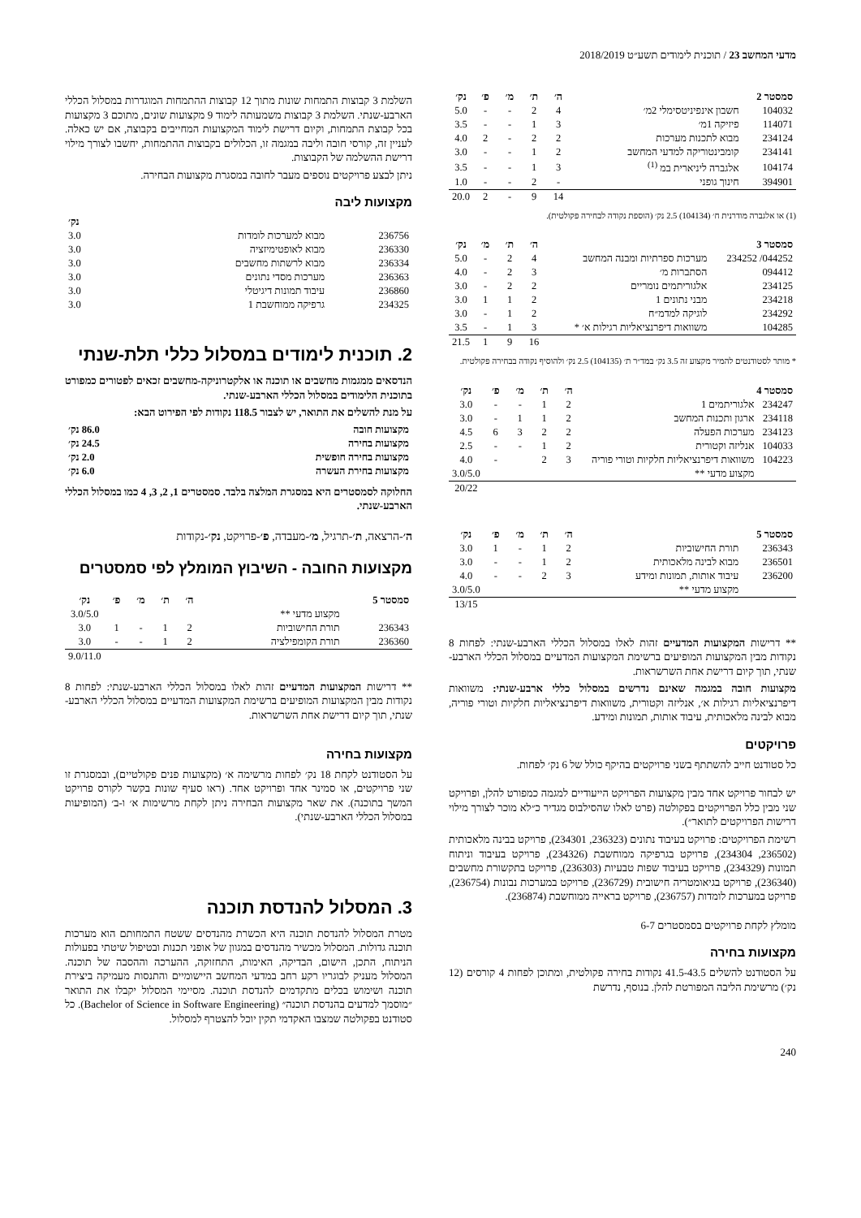מדעי המחשב 23 / תוכנית לימודים תשע״ט 2018/2019
| סמסטר 2 | | ה׳ | ת׳ | מ׳ | פ׳ | נק׳ |
| --- | --- | --- | --- | --- | --- | --- |
| 104032 | חשבון אינפיניטסימלי 2מ׳ | 4 | 2 | - | - | 5.0 |
| 114071 | פיזיקה 1מ׳ | 3 | 1 | - | - | 3.5 |
| 234124 | מבוא לתכנות מערכות | 2 | 2 | - | 2 | 4.0 |
| 234141 | קומבינטוריקה למדעי המחשב | 2 | 1 | - | - | 3.0 |
| 104174 | אלגברה ליניארית במ <sup>(1)</sup> | 3 | 1 | - | - | 3.5 |
| 394901 | חינוך גופני | - | 2 | - | - | 1.0 |
| | | 14 | 9 | - | 2 | 20.0 |
(1) או אלגברה מודרנית ח׳ (104134) 2.5 נק׳ (הוספת נקודה לבחירה פקולטית).
| סמסטר 3 | | ה׳ | ת׳ | מ׳ | נק׳ |
| --- | --- | --- | --- | --- | --- |
| 044252/ 234252 | מערכות ספרתיות ומבנה המחשב | 4 | 2 | - | 5.0 |
| 094412 | הסתברות מ׳ | 3 | 2 | - | 4.0 |
| 234125 | אלגוריתמים נומריים | 2 | 2 | - | 3.0 |
| 234218 | מבני נתונים 1 | 2 | 1 | 1 | 3.0 |
| 234292 | לוגיקה למדמ״ח | 2 | 1 | - | 3.0 |
| 104285 | משוואות דיפרנציאליות רגילות א׳ * | 3 | 1 | - | 3.5 |
| | | 16 | 9 | 1 | 21.5 |
* מותר לסטודנטים להמיר מקצוע זה 3.5 נק׳ במד״ר ת׳ (104135) 2.5 נק׳ ולהוסיף נקודה בבחירה פקולטית.
| סמסטר 4 | | ה׳ | ת׳ | מ׳ | פ׳ | נק׳ |
| --- | --- | --- | --- | --- | --- | --- |
| 234247 | אלגוריתמים 1 | 2 | 1 | - | - | 3.0 |
| 234118 | ארגון ותכנות המחשב | 2 | 1 | 1 | - | 3.0 |
| 234123 | מערכות הפעלה | 2 | 2 | 3 | 6 | 4.5 |
| 104033 | אנליזה וקטורית | 2 | 1 | - | - | 2.5 |
| 104223 | משוואות דיפרנציאליות חלקיות וטורי פוריה | 3 | 2 | | - | 4.0 |
| | מקצוע מדעי ** | | | | | 3.0/5.0 |
| | | | | | | 20/22 |
| סמסטר 5 | | ה׳ | ת׳ | מ׳ | פ׳ | נק׳ |
| --- | --- | --- | --- | --- | --- | --- |
| 236343 | תורת החישוביות | 2 | 1 | - | 1 | 3.0 |
| 236501 | מבוא לבינה מלאכותית | 2 | 1 | - | - | 3.0 |
| 236200 | עיבוד אותות, תמונות ומידע | 3 | 2 | - | - | 4.0 |
| | מקצוע מדעי ** | | | | | 3.0/5.0 |
| | | | | | | 13/15 |
** דרישות המקצועות המדעיים זהות לאלו במסלול הכללי הארבע-שנתי: לפחות 8 נקודות מבין המקצועות המופיעים ברשימת המקצועות המדעיים במסלול הכללי הארבע-שנתי, תוך קיום דרישת אחת השרשראות.
מקצועות חובה במגמה שאינם נדרשים במסלול כללי ארבע-שנתי: משוואות דיפרנציאליות רגילות א׳, אנליזה וקטורית, משוואות דיפרנציאליות חלקיות וטורי פוריה, מבוא לבינה מלאכותית, עיבוד אותות, תמונות ומידע.
פרויקטים
כל סטודנט חייב להשתתף בשני פרויקטים בהיקף כולל של 6 נק׳ לפחות.
יש לבחור פרויקט אחד מבין מקצועות הפרויקט הייעודיים למגמה כמפורט להלן, ופרויקט שני מבין כלל הפרויקטים בפקולטה (פרט לאלו שהסילבוס מגדיר כ״לא מוכר לצורך מילוי דרישות הפרויקטים לתואר״).
רשימת הפרויקטים: פרויקט בעיבוד נתונים (236323, 234301), פרויקט בבינה מלאכותית (236502, 234304), פרויקט בגרפיקה ממוחשבת (234326), פרויקט בעיבוד וניתוח תמונות (234329), פרויקט בעיבוד שפות טבעיות (236303), פרויקט בתקשורת מחשבים (236340), פרויקט בגיאומטריה חישובית (236729), פרויקט במערכות נבונות (236754), פרויקט במערכות לומדות (236757), פרויקט בראייה ממוחשבת (236874).
מומלץ לקחת פרויקטים בסמסטרים 6-7
מקצועות בחירה
על הסטודנט להשלים 41.5-43.5 נקודות בחירה פקולטית, ומתוכן לפחות 4 קורסים (12 נק׳) מרשימת הליבה המפורטת להלן. בנוסף, נדרשת
השלמת 3 קבוצות התמחות שונות מתוך 12 קבוצות ההתמחות המוגדרות במסלול הכללי הארבע-שנתי. השלמת 3 קבוצות משמעותה לימוד 9 מקצועות שונים, מתוכם 3 מקצועות בכל קבוצת התמחות, וקיום דרישת לימוד המקצועות המחייבים בקבוצה, אם יש כאלה. לעניין זה, קורסי חובה וליבה במגמה זו, הכלולים בקבוצות ההתמחות, יחשבו לצורך מילוי דרישת ההשלמה של הקבוצות.
ניתן לבצע פרויקטים נוספים מעבר לחובה במסגרת מקצועות הבחירה.
מקצועות ליבה
| | | נק׳ |
| --- | --- | --- |
| 236756 | מבוא למערכות לומדות | 3.0 |
| 236330 | מבוא לאופטימיזציה | 3.0 |
| 236334 | מבוא לרשתות מחשבים | 3.0 |
| 236363 | מערכות מסדי נתונים | 3.0 |
| 236860 | עיבוד תמונות דיגיטלי | 3.0 |
| 234325 | גרפיקה ממוחשבת 1 | 3.0 |
2. תוכנית לימודים במסלול כללי תלת-שנתי
הנדסאים ממגמות מחשבים או תוכנה או אלקטרוניקה-מחשבים זכאים לפטורים כמפורט בתוכנית הלימודים במסלול הכללי הארבע-שנתי.
על מנת להשלים את התואר, יש לצבור 118.5 נקודות לפי הפירוט הבא:
| מקצועות חובה | 86.0 נק׳ |
| --- | --- |
| מקצועות בחירה | 24.5 נק׳ |
| מקצועות בחירה חופשית | 2.0 נק׳ |
| מקצועות בחירת העשרה | 6.0 נק׳ |
החלוקה לסמסטרים היא במסגרת המלצה בלבד. סמסטרים 1, 2, 3, 4 כמו במסלול הכללי הארבע-שנתי.
ה׳-הרצאה, ת׳-תרגיל, מ׳-מעבדה, פ׳-פרויקט, נק׳-נקודות
מקצועות החובה - השיבוץ המומלץ לפי סמסטרים
| סמסטר 5 | | ה׳ | ת׳ | מ׳ | פ׳ | נק׳ |
| --- | --- | --- | --- | --- | --- | --- |
| | מקצוע מדעי ** | | | | | 3.0/5.0 |
| 236343 | תורת החישוביות | 2 | 1 | - | 1 | 3.0 |
| 236360 | תורת הקומפילציה | 2 | 1 | - | - | 3.0 |
| | | | | | | 9.0/11.0 |
** דרישות המקצועות המדעיים זהות לאלו במסלול הכללי הארבע-שנתי: לפחות 8 נקודות מבין המקצועות המופיעים ברשימת המקצועות המדעיים במסלול הכללי הארבע-שנתי, תוך קיום דרישת אחת השרשראות.
מקצועות בחירה
על הסטודנט לקחת 18 נק׳ לפחות מרשימה א׳ (מקצועות פנים פקולטיים), ובמסגרת זו שני פרויקטים, או סמינר אחד ופרויקט אחד. (ראו סעיף שונות בקשר לקורס פרויקט המשך בתוכנה). את שאר מקצועות הבחירה ניתן לקחת מרשימות א׳ ו-ב׳ (המופיעות במסלול הכללי הארבע-שנתי).
3. המסלול להנדסת תוכנה
מטרת המסלול להנדסת תוכנה היא הכשרת מהנדסים ששטח התמחותם הוא מערכות תוכנה גדולות. המסלול מכשיר מהנדסים במגוון של אופני תכנות ובטיפול שיטתי בפעולות הניתוח, התכן, הישום, הבדיקה, האימות, התחזוקה, ההערכה וההסבה של תוכנה. המסלול מעניק לבוגריו רקע רחב במדעי המחשב היישומיים והתנסות מעמיקה ביצירת תוכנה ושימוש בכלים מתקדמים להנדסת תוכנה. מסיימי המסלול יקבלו את התואר ״מוסמך למדעים בהנדסת תוכנה״ (Bachelor of Science in Software Engineering). כל סטודנט בפקולטה שמצבו האקדמי תקין יוכל להצטרף למסלול.
240